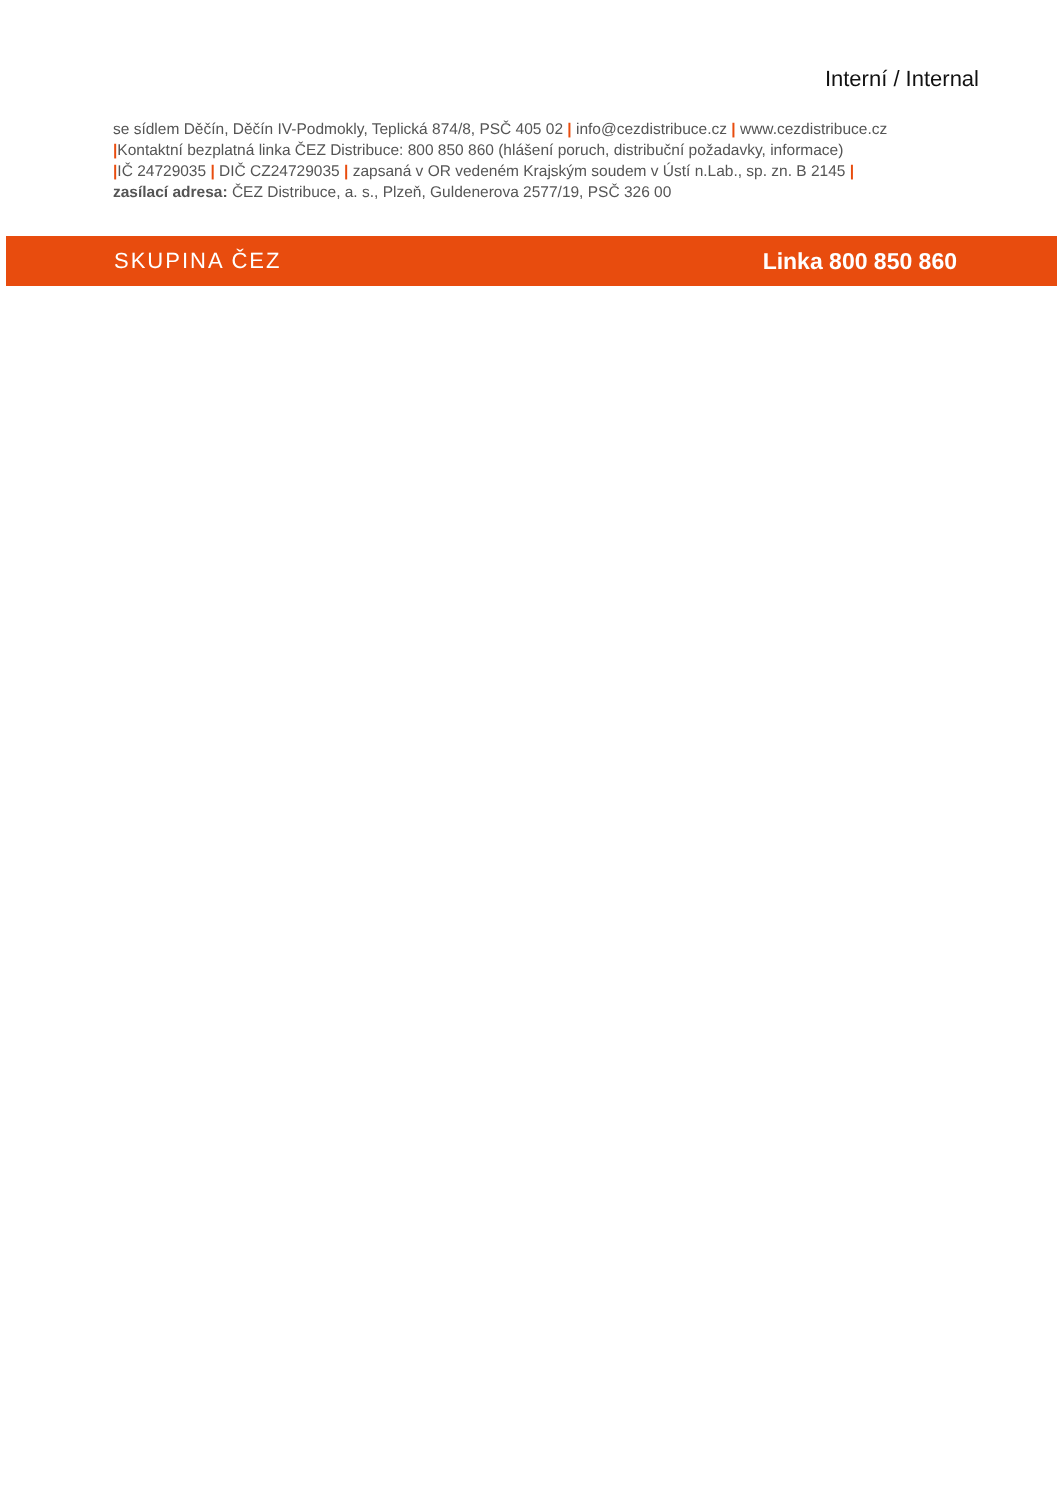Interní / Internal
se sídlem Děčín, Děčín IV-Podmokly, Teplická 874/8, PSČ 405 02 | info@cezdistribuce.cz | www.cezdistribuce.cz
|Kontaktní bezplatná linka ČEZ Distribuce: 800 850 860 (hlášení poruch, distribuční požadavky, informace)
|IČ 24729035 | DIČ CZ24729035 | zapsaná v OR vedeném Krajským soudem v Ústí n.Lab., sp. zn. B 2145 |
zasílací adresa: ČEZ Distribuce, a. s., Plzeň, Guldenerova 2577/19, PSČ 326 00
SKUPINA ČEZ Linka 800 850 860